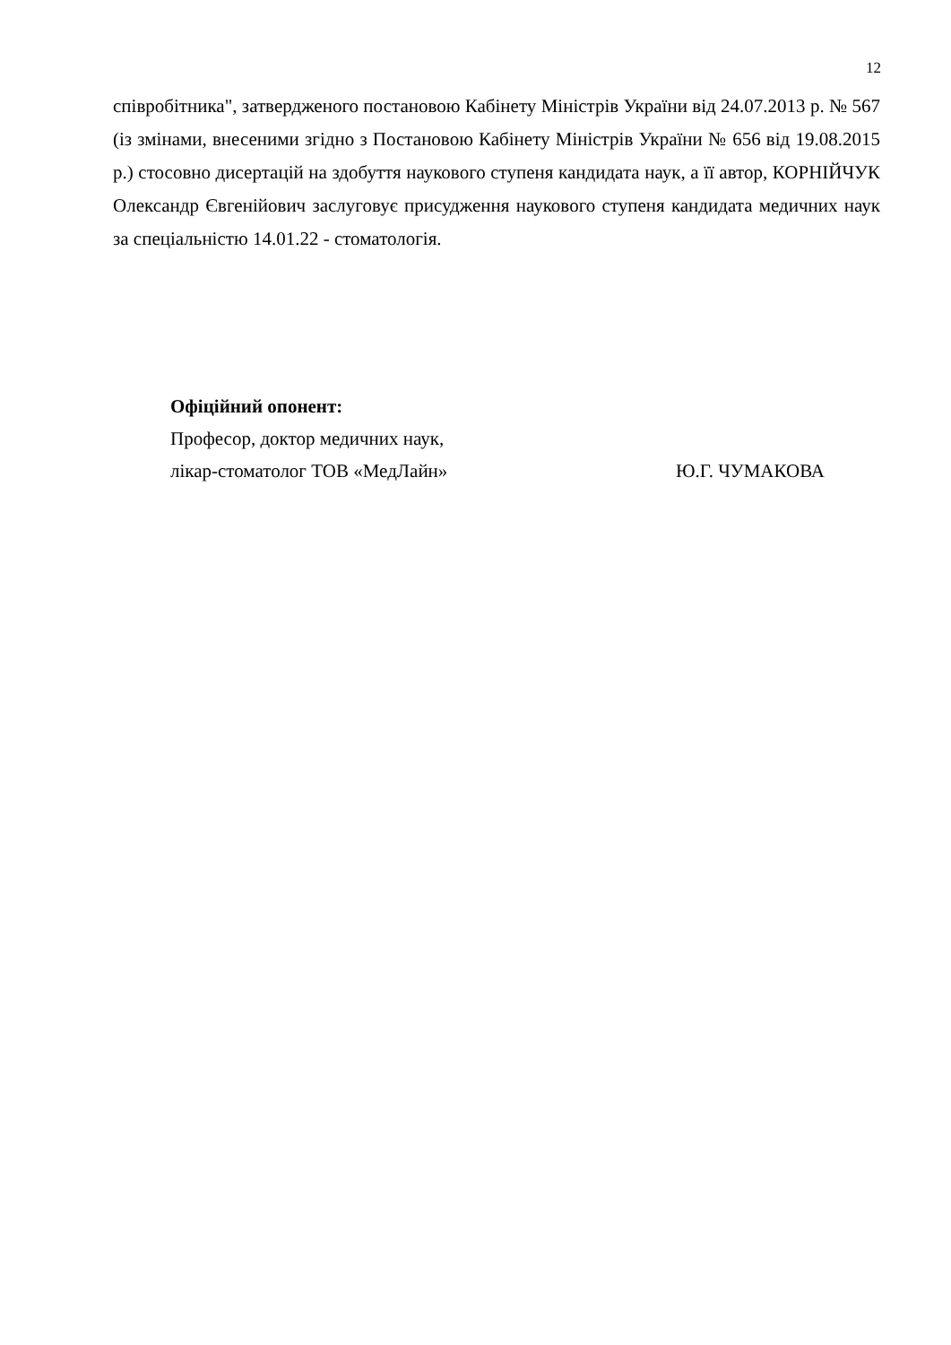12
співробітника", затвердженого постановою Кабінету Міністрів України від 24.07.2013 р. № 567 (із змінами, внесеними згідно з Постановою Кабінету Міністрів України № 656 від 19.08.2015 р.) стосовно дисертацій на здобуття наукового ступеня кандидата наук, а її автор, КОРНІЙЧУК Олександр Євгенійович заслуговує присудження наукового ступеня кандидата медичних наук за спеціальністю 14.01.22 - стоматологія.
Офіційний опонент:
Професор, доктор медичних наук,
лікар-стоматолог ТОВ «МедЛайн» Ю.Г. ЧУМАКОВА